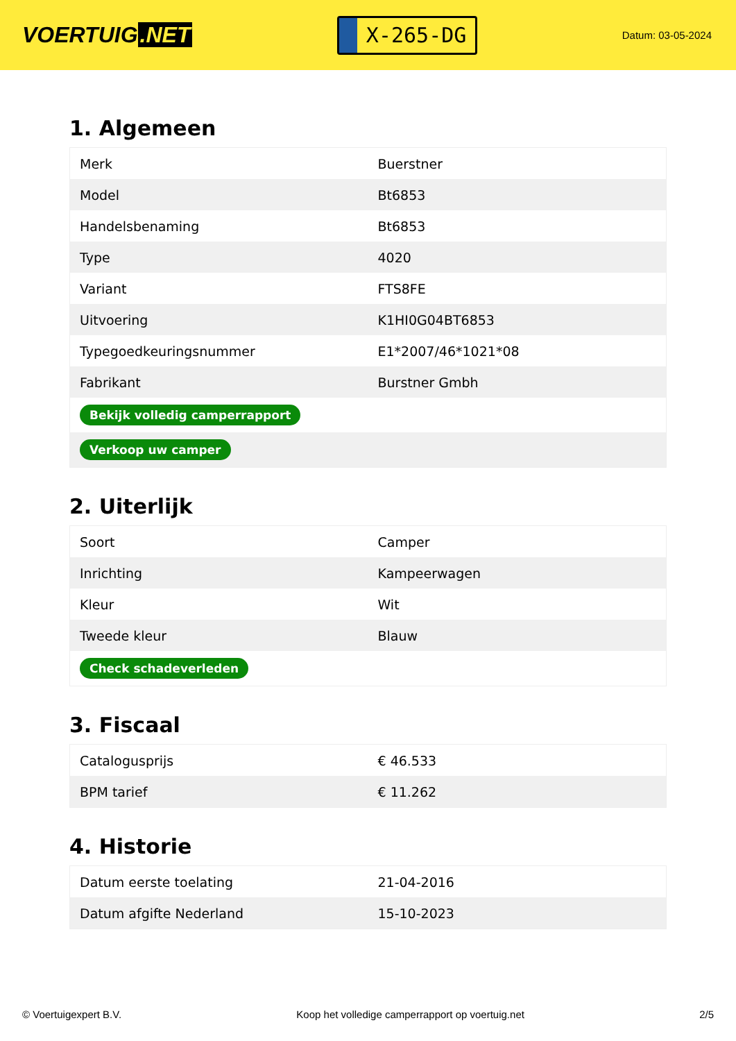VOERTUIG.NET
X-265-DG
Datum: 03-05-2024
1. Algemeen
| Merk | Buerstner |
| Model | Bt6853 |
| Handelsbenaming | Bt6853 |
| Type | 4020 |
| Variant | FTS8FE |
| Uitvoering | K1HI0G04BT6853 |
| Typegoedkeuringsnummer | E1*2007/46*1021*08 |
| Fabrikant | Burstner Gmbh |
| Bekijk volledig camperrapport | |
| Verkoop uw camper | |
2. Uiterlijk
| Soort | Camper |
| Inrichting | Kampeerwagen |
| Kleur | Wit |
| Tweede kleur | Blauw |
| Check schadeverleden | |
3. Fiscaal
| Catalogusprijs | € 46.533 |
| BPM tarief | € 11.262 |
4. Historie
| Datum eerste toelating | 21-04-2016 |
| Datum afgifte Nederland | 15-10-2023 |
© Voertuigexpert B.V. Koop het volledige camperrapport op voertuig.net 2/5